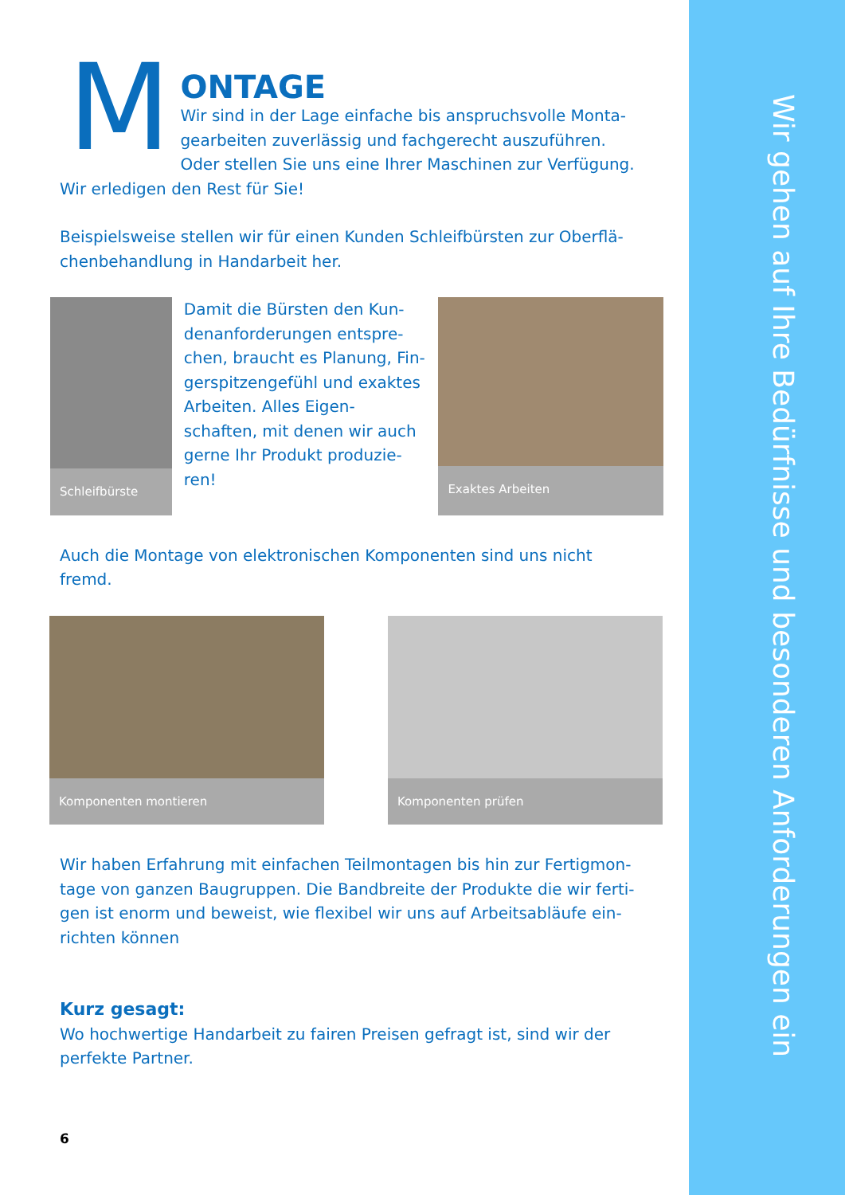M
ONTAGE
Wir sind in der Lage einfache bis anspruchsvolle Monta-gearbeiten zuverlässig und fachgerecht auszuführen. Oder stellen Sie uns eine Ihrer Maschinen zur Verfügung.
Wir erledigen den Rest für Sie!
Beispielsweise stellen wir für einen Kunden Schleifbürsten zur Oberflä-chenbehandlung in Handarbeit her.
Schleifbürste
Damit die Bürsten den Kun-denanforderungen entspre-chen, braucht es Planung, Fin-gerspitzengefühl und exaktes Arbeiten. Alles Eigen-schaften, mit denen wir auch gerne Ihr Produkt produzie-ren!
Exaktes Arbeiten
Auch die Montage von elektronischen Komponenten sind uns nicht fremd.
Komponenten montieren Komponenten prüfen
Wir haben Erfahrung mit einfachen Teilmontagen bis hin zur Fertigmon-tage von ganzen Baugruppen. Die Bandbreite der Produkte die wir ferti-gen ist enorm und beweist, wie flexibel wir uns auf Arbeitsabläufe ein-richten können
Kurz gesagt:
Wo hochwertige Handarbeit zu fairen Preisen gefragt ist, sind wir der perfekte Partner.
6
Wir gehen auf Ihre Bedürfnisse und besonderen Anforderungen ein